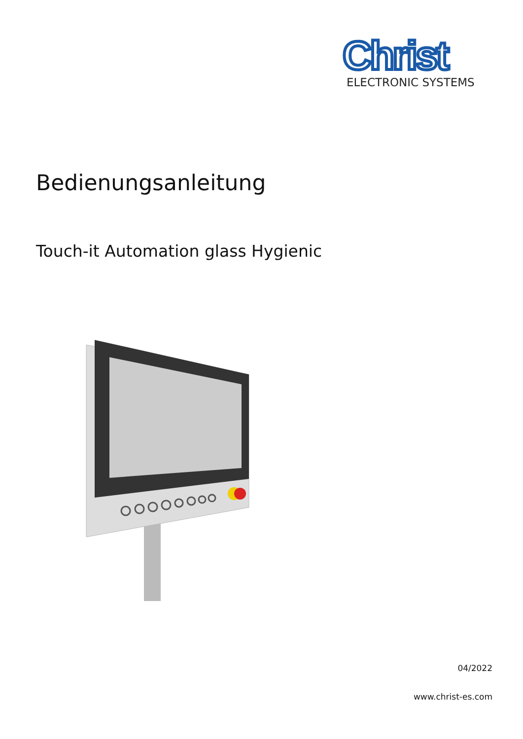Christ
ELECTRONIC SYSTEMS
Bedienungsanleitung
Touch-it Automation glass Hygienic
04/2022
www.christ-es.com